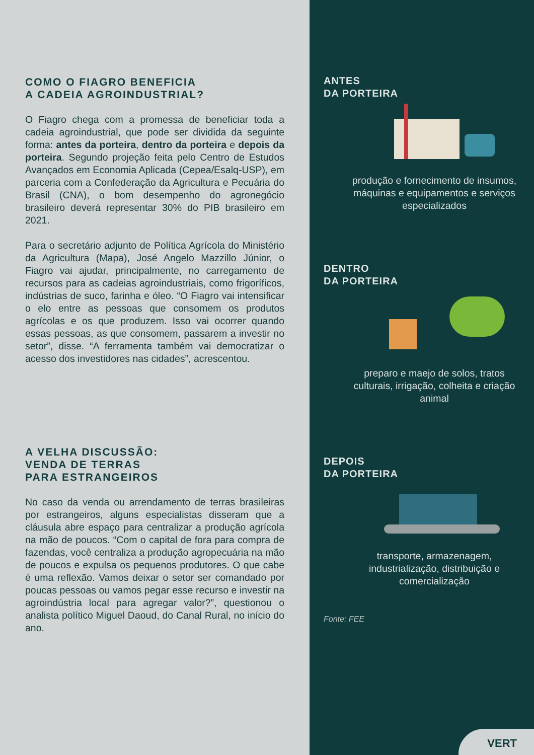COMO O FIAGRO BENEFICIA
A CADEIA AGROINDUSTRIAL?
O Fiagro chega com a promessa de beneficiar toda a cadeia agroindustrial, que pode ser dividida da seguinte forma: antes da porteira, dentro da porteira e depois da porteira. Segundo projeção feita pelo Centro de Estudos Avançados em Economia Aplicada (Cepea/Esalq-USP), em parceria com a Confederação da Agricultura e Pecuária do Brasil (CNA), o bom desempenho do agronegócio brasileiro deverá representar 30% do PIB brasileiro em 2021.
Para o secretário adjunto de Política Agrícola do Ministério da Agricultura (Mapa), José Angelo Mazzillo Júnior, o Fiagro vai ajudar, principalmente, no carregamento de recursos para as cadeias agroindustriais, como frigoríficos, indústrias de suco, farinha e óleo. “O Fiagro vai intensificar o elo entre as pessoas que consomem os produtos agrícolas e os que produzem. Isso vai ocorrer quando essas pessoas, as que consomem, passarem a investir no setor”, disse. “A ferramenta também vai democratizar o acesso dos investidores nas cidades”, acrescentou.
A VELHA DISCUSSÃO:
VENDA DE TERRAS
PARA ESTRANGEIROS
No caso da venda ou arrendamento de terras brasileiras por estrangeiros, alguns especialistas disseram que a cláusula abre espaço para centralizar a produção agrícola na mão de poucos. “Com o capital de fora para compra de fazendas, você centraliza a produção agropecuária na mão de poucos e expulsa os pequenos produtores. O que cabe é uma reflexão. Vamos deixar o setor ser comandado por poucas pessoas ou vamos pegar esse recurso e investir na agroindústria local para agregar valor?”, questionou o analista político Miguel Daoud, do Canal Rural, no início do ano.
ANTES
DA PORTEIRA
produção e fornecimento de insumos, máquinas e equipamentos e serviços especializados
DENTRO
DA PORTEIRA
preparo e maejo de solos, tratos culturais, irrigação, colheita e criação animal
DEPOIS
DA PORTEIRA
transporte, armazenagem, industrialização, distribuição e comercialização
Fonte: FEE
VERT